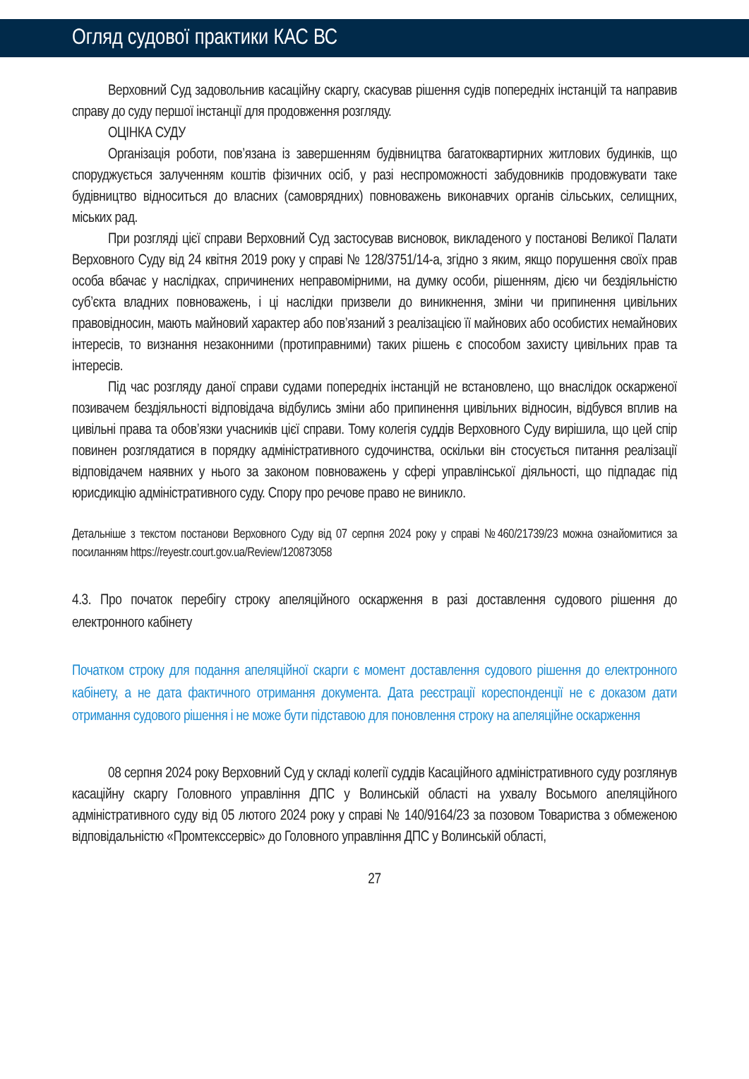Огляд судової практики КАС ВС
Верховний Суд задовольнив касаційну скаргу, скасував рішення судів попередніх інстанцій та направив справу до суду першої інстанції для продовження розгляду.
ОЦІНКА СУДУ
Організація роботи, пов’язана із завершенням будівництва багатоквартирних житлових будинків, що споруджується залученням коштів фізичних осіб, у разі неспроможності забудовників продовжувати таке будівництво відноситься до власних (самоврядних) повноважень виконавчих органів сільських, селищних, міських рад.
При розгляді цієї справи Верховний Суд застосував висновок, викладеного у постанові Великої Палати Верховного Суду від 24 квітня 2019 року у справі № 128/3751/14-а, згідно з яким, якщо порушення своїх прав особа вбачає у наслідках, спричинених неправомірними, на думку особи, рішенням, дією чи бездіяльністю суб’єкта владних повноважень, і ці наслідки призвели до виникнення, зміни чи припинення цивільних правовідносин, мають майновий характер або пов’язаний з реалізацією її майнових або особистих немайнових інтересів, то визнання незаконними (протиправними) таких рішень є способом захисту цивільних прав та інтересів.
Під час розгляду даної справи судами попередніх інстанцій не встановлено, що внаслідок оскарженої позивачем бездіяльності відповідача відбулись зміни або припинення цивільних відносин, відбувся вплив на цивільні права та обов’язки учасників цієї справи. Тому колегія суддів Верховного Суду вирішила, що цей спір повинен розглядатися в порядку адміністративного судочинства, оскільки він стосується питання реалізації відповідачем наявних у нього за законом повноважень у сфері управлінської діяльності, що підпадає під юрисдикцію адміністративного суду. Спору про речове право не виникло.
Детальніше з текстом постанови Верховного Суду від 07 серпня 2024 року у справі №460/21739/23 можна ознайомитися за посиланням https://reyestr.court.gov.ua/Review/120873058
4.3. Про початок перебігу строку апеляційного оскарження в разі доставлення судового рішення до електронного кабінету
Початком строку для подання апеляційної скарги є момент доставлення судового рішення до електронного кабінету, а не дата фактичного отримання документа. Дата реєстрації кореспонденції не є доказом дати отримання судового рішення і не може бути підставою для поновлення строку на апеляційне оскарження
08 серпня 2024 року Верховний Суд у складі колегії суддів Касаційного адміністративного суду розглянув касаційну скаргу Головного управління ДПС у Волинській області на ухвалу Восьмого апеляційного адміністративного суду від 05 лютого 2024 року у справі № 140/9164/23 за позовом Товариства з обмеженою відповідальністю «Промтекссервіс» до Головного управління ДПС у Волинській області,
27